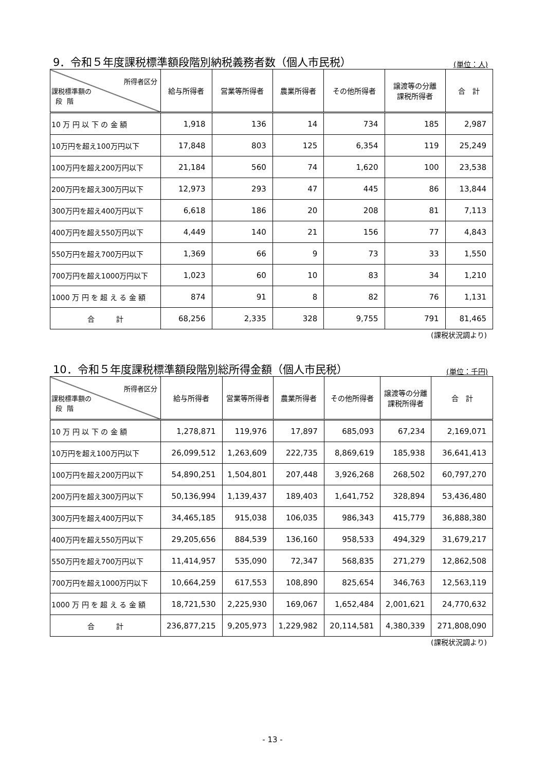9．令和５年度課税標準額段階別納税義務者数（個人市民税）
(単位：人)
| 所得者区分 課税標準額の 段 階 | 給与所得者 | 営業等所得者 | 農業所得者 | その他所得者 | 譲渡等の分離 課税所得者 | 合 計 |
| --- | --- | --- | --- | --- | --- | --- |
| 10 万 円 以 下 の 金 額 | 1,918 | 136 | 14 | 734 | 185 | 2,987 |
| 10万円を超え100万円以下 | 17,848 | 803 | 125 | 6,354 | 119 | 25,249 |
| 100万円を超え200万円以下 | 21,184 | 560 | 74 | 1,620 | 100 | 23,538 |
| 200万円を超え300万円以下 | 12,973 | 293 | 47 | 445 | 86 | 13,844 |
| 300万円を超え400万円以下 | 6,618 | 186 | 20 | 208 | 81 | 7,113 |
| 400万円を超え550万円以下 | 4,449 | 140 | 21 | 156 | 77 | 4,843 |
| 550万円を超え700万円以下 | 1,369 | 66 | 9 | 73 | 33 | 1,550 |
| 700万円を超え1000万円以下 | 1,023 | 60 | 10 | 83 | 34 | 1,210 |
| 1000 万 円 を 超 え る 金 額 | 874 | 91 | 8 | 82 | 76 | 1,131 |
| 合 計 | 68,256 | 2,335 | 328 | 9,755 | 791 | 81,465 |
(課税状況調より)
10．令和５年度課税標準額段階別総所得金額（個人市民税）
(単位：千円)
| 所得者区分 課税標準額の 段 階 | 給与所得者 | 営業等所得者 | 農業所得者 | その他所得者 | 譲渡等の分離 課税所得者 | 合 計 |
| --- | --- | --- | --- | --- | --- | --- |
| 10 万 円 以 下 の 金 額 | 1,278,871 | 119,976 | 17,897 | 685,093 | 67,234 | 2,169,071 |
| 10万円を超え100万円以下 | 26,099,512 | 1,263,609 | 222,735 | 8,869,619 | 185,938 | 36,641,413 |
| 100万円を超え200万円以下 | 54,890,251 | 1,504,801 | 207,448 | 3,926,268 | 268,502 | 60,797,270 |
| 200万円を超え300万円以下 | 50,136,994 | 1,139,437 | 189,403 | 1,641,752 | 328,894 | 53,436,480 |
| 300万円を超え400万円以下 | 34,465,185 | 915,038 | 106,035 | 986,343 | 415,779 | 36,888,380 |
| 400万円を超え550万円以下 | 29,205,656 | 884,539 | 136,160 | 958,533 | 494,329 | 31,679,217 |
| 550万円を超え700万円以下 | 11,414,957 | 535,090 | 72,347 | 568,835 | 271,279 | 12,862,508 |
| 700万円を超え1000万円以下 | 10,664,259 | 617,553 | 108,890 | 825,654 | 346,763 | 12,563,119 |
| 1000 万 円 を 超 え る 金 額 | 18,721,530 | 2,225,930 | 169,067 | 1,652,484 | 2,001,621 | 24,770,632 |
| 合 計 | 236,877,215 | 9,205,973 | 1,229,982 | 20,114,581 | 4,380,339 | 271,808,090 |
(課税状況調より)
- 13 -